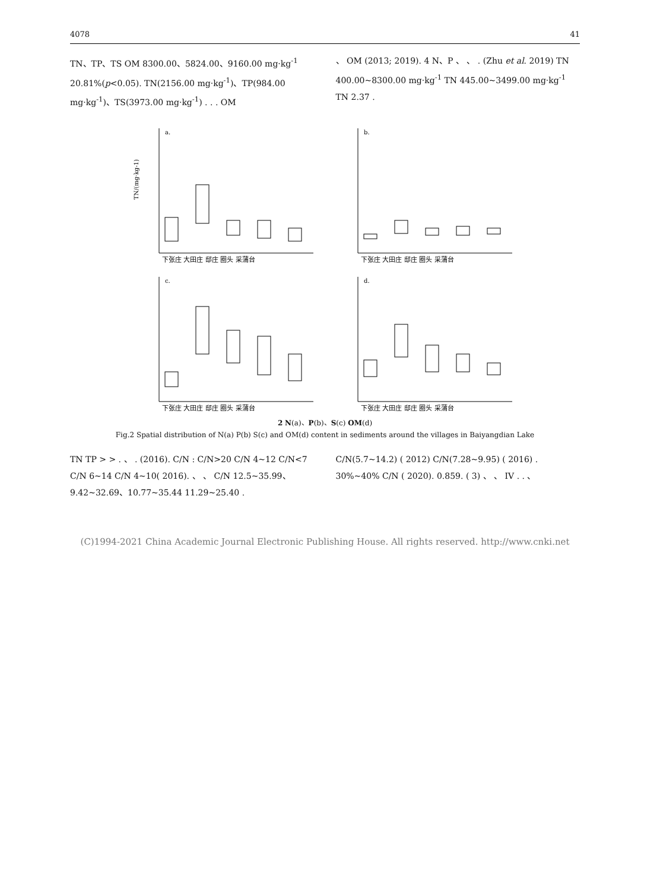4078 41
TN、TP、TS OM 8300.00、5824.00、9160.00 mg·kg<sup>-1</sup> 20.81%(p<0.05). TN(2156.00 mg·kg<sup>-1</sup>)、TP(984.00 mg·kg<sup>-1</sup>)、TS(3973.00 mg·kg<sup>-1</sup>) . . . OM
、 OM (2013; 2019). 4 N、P 、 、 . (Zhu et al. 2019) TN 400.00~8300.00 mg·kg<sup>-1</sup> TN 445.00~3499.00 mg·kg<sup>-1</sup> TN 2.37 .
a.
TN/(mg·kg-1)
下张庄 大田庄 邸庄 圈头 采蒲台
b.
下张庄 大田庄 邸庄 圈头 采蒲台
c.
下张庄 大田庄 邸庄 圈头 采蒲台
d.
下张庄 大田庄 邸庄 圈头 采蒲台
2 N(a)、P(b)、S(c) OM(d)
Fig.2 Spatial distribution of N(a) P(b) S(c) and OM(d) content in sediments around the villages in Baiyangdian Lake
TN TP > > . 、 . (2016). C/N : C/N>20 C/N 4~12 C/N<7 C/N 6~14 C/N 4~10( 2016). 、 、 C/N 12.5~35.99、9.42~32.69、10.77~35.44 11.29~25.40 .
C/N(5.7~14.2) ( 2012) C/N(7.28~9.95) ( 2016) . 30%~40% C/N ( 2020). 0.859. ( 3) 、 、 IV . . 、
(C)1994-2021 China Academic Journal Electronic Publishing House. All rights reserved. http://www.cnki.net